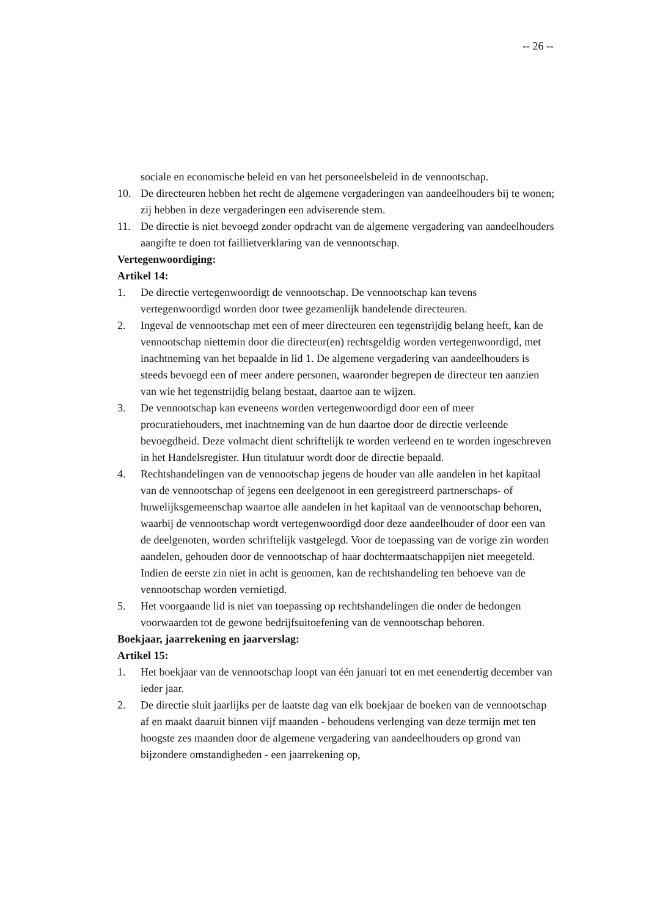-- 26 --
sociale en economische beleid en van het personeelsbeleid in de vennootschap.
10. De directeuren hebben het recht de algemene vergaderingen van aandeelhouders bij te wonen; zij hebben in deze vergaderingen een adviserende stem.
11. De directie is niet bevoegd zonder opdracht van de algemene vergadering van aandeelhouders aangifte te doen tot faillietverklaring van de vennootschap.
Vertegenwoordiging:
Artikel 14:
1. De directie vertegenwoordigt de vennootschap. De vennootschap kan tevens vertegenwoordigd worden door twee gezamenlijk handelende directeuren.
2. Ingeval de vennootschap met een of meer directeuren een tegenstrijdig belang heeft, kan de vennootschap niettemin door die directeur(en) rechtsgeldig worden vertegenwoordigd, met inachtneming van het bepaalde in lid 1. De algemene vergadering van aandeelhouders is steeds bevoegd een of meer andere personen, waaronder begrepen de directeur ten aanzien van wie het tegenstrijdig belang bestaat, daartoe aan te wijzen.
3. De vennootschap kan eveneens worden vertegenwoordigd door een of meer procuratiehouders, met inachtneming van de hun daartoe door de directie verleende bevoegdheid. Deze volmacht dient schriftelijk te worden verleend en te worden ingeschreven in het Handelsregister. Hun titulatuur wordt door de directie bepaald.
4. Rechtshandelingen van de vennootschap jegens de houder van alle aandelen in het kapitaal van de vennootschap of jegens een deelgenoot in een geregistreerd partnerschaps- of huwelijksgemeenschap waartoe alle aandelen in het kapitaal van de vennootschap behoren, waarbij de vennootschap wordt vertegenwoordigd door deze aandeelhouder of door een van de deelgenoten, worden schriftelijk vastgelegd. Voor de toepassing van de vorige zin worden aandelen, gehouden door de vennootschap of haar dochtermaatschappijen niet meegeteld. Indien de eerste zin niet in acht is genomen, kan de rechtshandeling ten behoeve van de vennootschap worden vernietigd.
5. Het voorgaande lid is niet van toepassing op rechtshandelingen die onder de bedongen voorwaarden tot de gewone bedrijfsuitoefening van de vennootschap behoren.
Boekjaar, jaarrekening en jaarverslag:
Artikel 15:
1. Het boekjaar van de vennootschap loopt van één januari tot en met eenendertig december van ieder jaar.
2. De directie sluit jaarlijks per de laatste dag van elk boekjaar de boeken van de vennootschap af en maakt daaruit binnen vijf maanden - behoudens verlenging van deze termijn met ten hoogste zes maanden door de algemene vergadering van aandeelhouders op grond van bijzondere omstandigheden - een jaarrekening op,